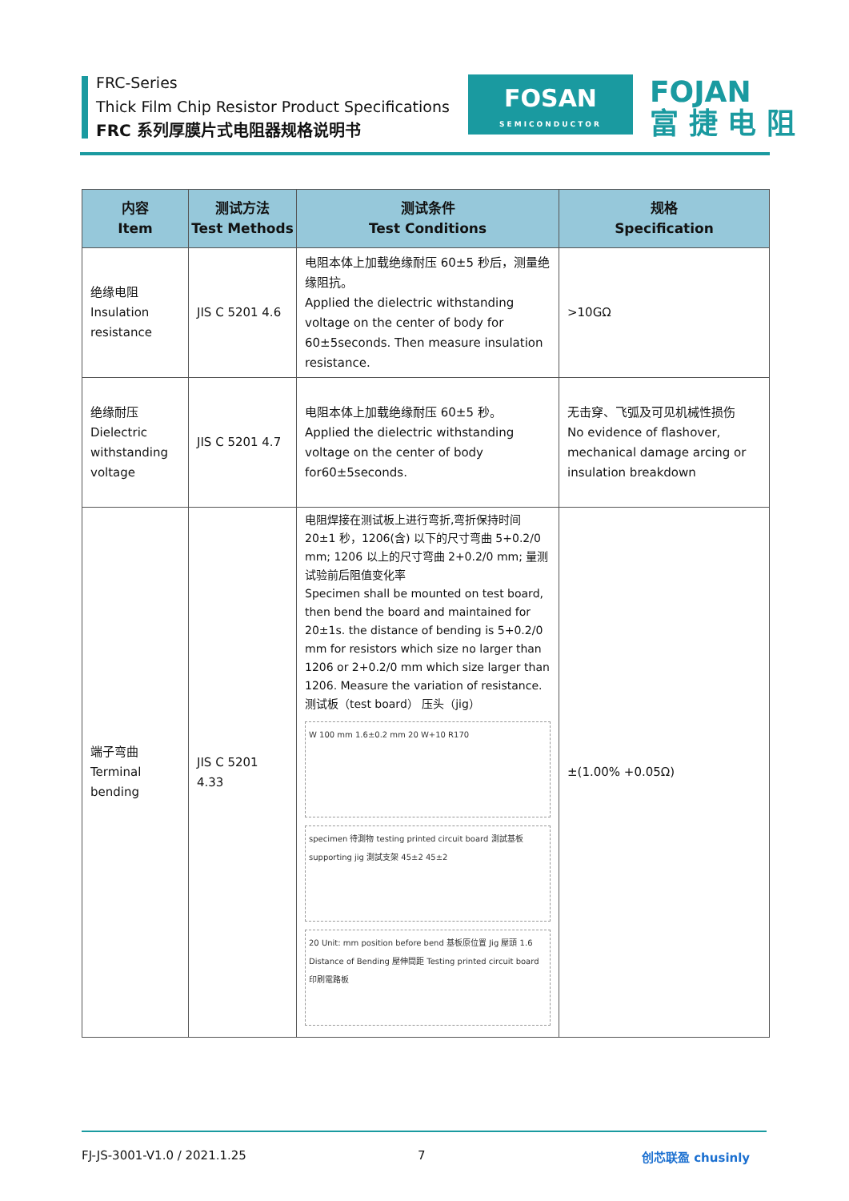FRC-Series
Thick Film Chip Resistor Product Specifications
FRC 系列厚膜片式电阻器规格说明书
FOSAN
SEMICONDUCTOR
FOJAN
富 捷 电 阻
| 内容 Item | 测试方法 Test Methods | 测试条件 Test Conditions | 规格 Specification |
| --- | --- | --- | --- |
| 绝缘电阻 Insulation resistance | JIS C 5201 4.6 | 电阻本体上加载绝缘耐压 60±5 秒后，测量绝缘阻抗。 Applied the dielectric withstanding voltage on the center of body for 60±5seconds. Then measure insulation resistance. | >10GΩ |
| 绝缘耐压 Dielectric withstanding voltage | JIS C 5201 4.7 | 电阻本体上加载绝缘耐压 60±5 秒。 Applied the dielectric withstanding voltage on the center of body for60±5seconds. | 无击穿、飞弧及可见机械性损伤 No evidence of flashover, mechanical damage arcing or insulation breakdown |
| 端子弯曲 Terminal bending | JIS C 5201 4.33 | 电阻焊接在测试板上进行弯折,弯折保持时间 20±1 秒，1206(含) 以下的尺寸弯曲 5+0.2/0 mm; 1206 以上的尺寸弯曲 2+0.2/0 mm; 量测试验前后阻值变化率 Specimen shall be mounted on test board, then bend the board and maintained for 20±1s. the distance of bending is 5+0.2/0 mm for resistors which size no larger than 1206 or 2+0.2/0 mm which size larger than 1206. Measure the variation of resistance. 测试板（test board） 压头（jig） W 100 mm 1.6±0.2 mm 20 W+10 R170 specimen 待測物 testing printed circuit board 測試基板 supporting jig 測試支架 45±2 45±2 20 Unit: mm position before bend 基板原位置 Jig 壓頭 1.6 Distance of Bending 壓伸間距 Testing printed circuit board 印刷電路板 | ±(1.00% +0.05Ω) |
FJ-JS-3001-V1.0 / 2021.1.25 7 创芯联盈 chusinly